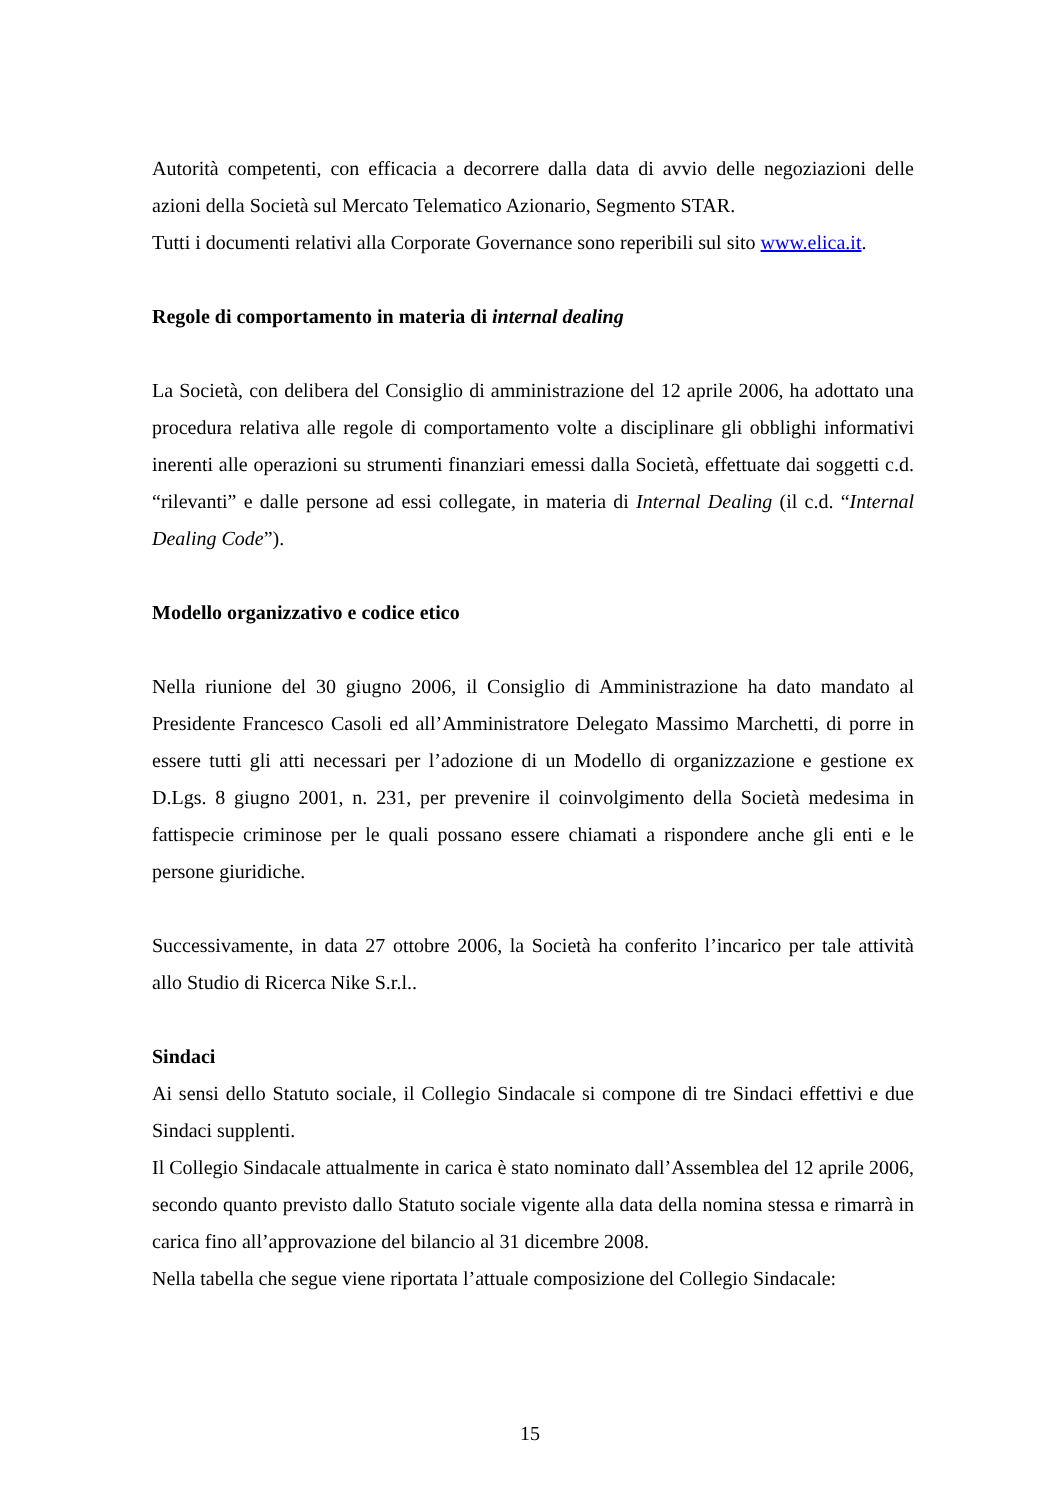Autorità competenti, con efficacia a decorrere dalla data di avvio delle negoziazioni delle azioni della Società sul Mercato Telematico Azionario, Segmento STAR.
Tutti i documenti relativi alla Corporate Governance sono reperibili sul sito www.elica.it.
Regole di comportamento in materia di internal dealing
La Società, con delibera del Consiglio di amministrazione del 12 aprile 2006, ha adottato una procedura relativa alle regole di comportamento volte a disciplinare gli obblighi informativi inerenti alle operazioni su strumenti finanziari emessi dalla Società, effettuate dai soggetti c.d. “rilevanti” e dalle persone ad essi collegate, in materia di Internal Dealing (il c.d. “Internal Dealing Code”).
Modello organizzativo e codice etico
Nella riunione del 30 giugno 2006, il Consiglio di Amministrazione ha dato mandato al Presidente Francesco Casoli ed all’Amministratore Delegato Massimo Marchetti, di porre in essere tutti gli atti necessari per l’adozione di un Modello di organizzazione e gestione ex D.Lgs. 8 giugno 2001, n. 231, per prevenire il coinvolgimento della Società medesima in fattispecie criminose per le quali possano essere chiamati a rispondere anche gli enti e le persone giuridiche.
Successivamente, in data 27 ottobre 2006, la Società ha conferito l’incarico per tale attività allo Studio di Ricerca Nike S.r.l..
Sindaci
Ai sensi dello Statuto sociale, il Collegio Sindacale si compone di tre Sindaci effettivi e due Sindaci supplenti.
Il Collegio Sindacale attualmente in carica è stato nominato dall’Assemblea del 12 aprile 2006, secondo quanto previsto dallo Statuto sociale vigente alla data della nomina stessa e rimarrà in carica fino all’approvazione del bilancio al 31 dicembre 2008.
Nella tabella che segue viene riportata l’attuale composizione del Collegio Sindacale:
15